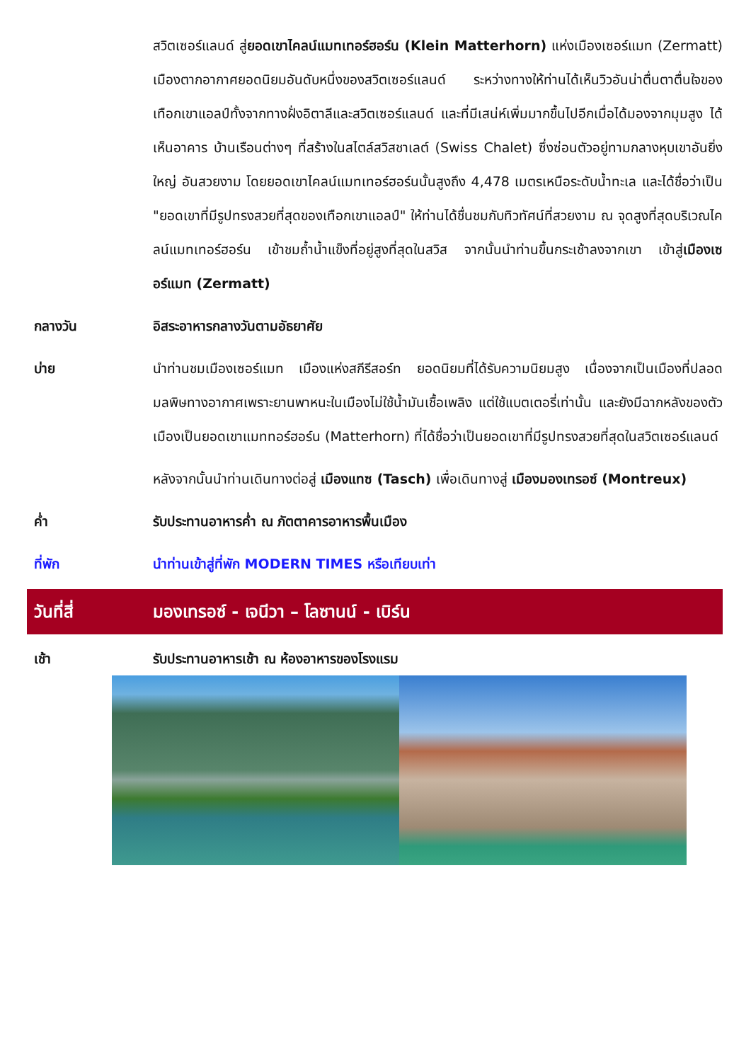สวิตเซอร์แลนด์ สู่ยอดเขาไคลน์แมทเทอร์ฮอร์น (Klein Matterhorn) แห่งเมืองเซอร์แมท (Zermatt) เมืองตากอากาศยอดนิยมอันดับหนึ่งของสวิตเซอร์แลนด์ ระหว่างทางให้ท่านได้เห็นวิวอันน่าตื่นตาตื่นใจของเทือกเขาแอลป์ทั้งจากทางฝั่งอิตาลีและสวิตเซอร์แลนด์ และที่มีเสน่ห์เพิ่มมากขึ้นไปอีกเมื่อได้มองจากมุมสูง ได้เห็นอาคาร บ้านเรือนต่างๆ ที่สร้างในสไตล์สวิสชาเลต์ (Swiss Chalet) ซึ่งซ่อนตัวอยู่ทามกลางหุบเขาอันยิ่งใหญ่ อันสวยงาม โดยยอดเขาไคลน์แมทเทอร์ฮอร์นนั้นสูงถึง 4,478 เมตรเหนือระดับน้ำทะเล และได้ชื่อว่าเป็น "ยอดเขาที่มีรูปทรงสวยที่สุดของเทือกเขาแอลป์" ให้ท่านได้ชื่นชมกับทิวทัศน์ที่สวยงาม ณ จุดสูงที่สุดบริเวณไคลน์แมทเทอร์ฮอร์น เข้าชมถ้ำน้ำแข็งที่อยู่สูงที่สุดในสวิส จากนั้นนำท่านขึ้นกระเช้าลงจากเขา เข้าสู่เมืองเซอร์แมท (Zermatt)
กลางวัน อิสระอาหารกลางวันตามอัธยาศัย
บ่าย นำท่านชมเมืองเซอร์แมท เมืองแห่งสกีรีสอร์ท ยอดนิยมที่ได้รับความนิยมสูง เนื่องจากเป็นเมืองที่ปลอดมลพิษทางอากาศเพราะยานพาหนะในเมืองไม่ใช้น้ำมันเชื้อเพลิง แต่ใช้แบตเตอรี่เท่านั้น และยังมีฉากหลังของตัวเมืองเป็นยอดเขาแมททอร์ฮอร์น (Matterhorn) ที่ได้ชื่อว่าเป็นยอดเขาที่มีรูปทรงสวยที่สุดในสวิตเซอร์แลนด์
หลังจากนั้นนำท่านเดินทางต่อสู่ เมืองแทซ (Tasch) เพื่อเดินทางสู่ เมืองมองเทรอซ์ (Montreux)
ค่ำ รับประทานอาหารค่ำ ณ ภัตตาคารอาหารพื้นเมือง
ที่พัก นำท่านเข้าสู่ที่พัก MODERN TIMES หรือเทียบเท่า
วันที่สี่
มองเทรอซ์ - เจนีวา – โลซานน์ - เบิร์น
เช้า รับประทานอาหารเช้า ณ ห้องอาหารของโรงแรม